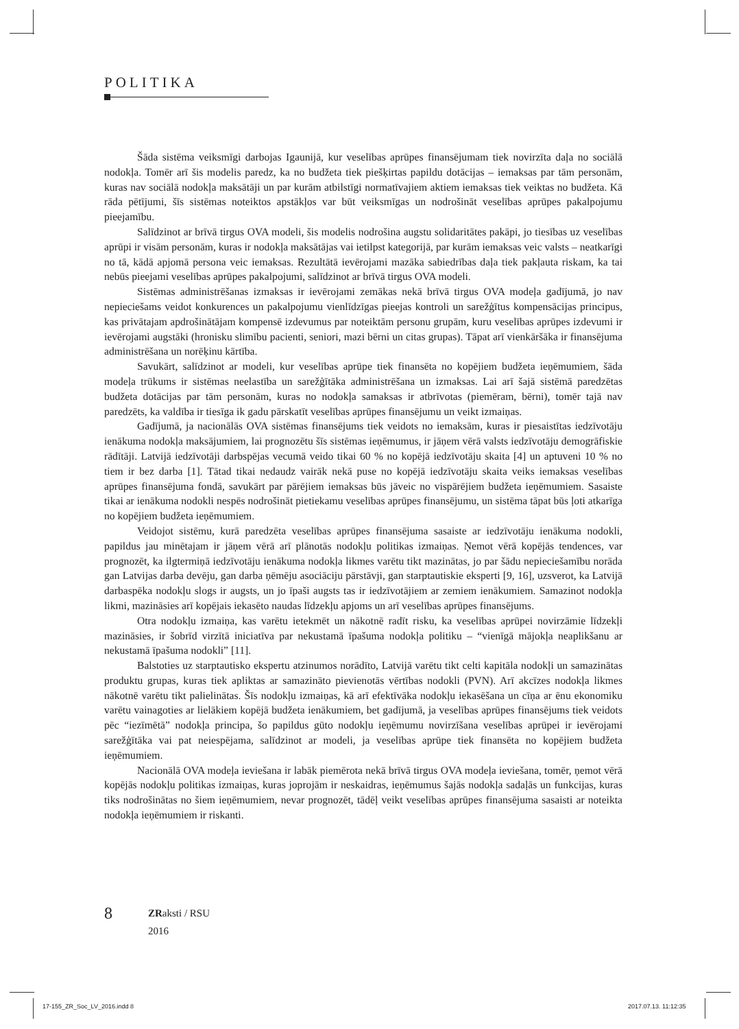POLITIKA
Šāda sistēma veiksmīgi darbojas Igaunijā, kur veselības aprūpes finansējumam tiek novirzīta daļa no sociālā nodokļa. Tomēr arī šis modelis paredz, ka no budžeta tiek piešķirtas papildu dotācijas – iemaksas par tām personām, kuras nav sociālā nodokļa maksātāji un par kurām atbilstīgi normatīvajiem aktiem iemaksas tiek veiktas no budžeta. Kā rāda pētījumi, šīs sistēmas noteiktos apstākļos var būt veiksmīgas un nodrošināt veselības aprūpes pakalpojumu pieejamību.
Salīdzinot ar brīvā tirgus OVA modeli, šis modelis nodrošina augstu solidaritātes pakāpi, jo tiesības uz veselības aprūpi ir visām personām, kuras ir nodokļa maksātājas vai ietilpst kategorijā, par kurām iemaksas veic valsts – neatkarīgi no tā, kādā apjomā persona veic iemaksas. Rezultātā ievērojami mazāka sabiedrības daļa tiek pakļauta riskam, ka tai nebūs pieejami veselības aprūpes pakalpojumi, salīdzinot ar brīvā tirgus OVA modeli.
Sistēmas administrēšanas izmaksas ir ievērojami zemākas nekā brīvā tirgus OVA modeļa gadījumā, jo nav nepieciešams veidot konkurences un pakalpojumu vienlīdzīgas pieejas kontroli un sarežģītus kompensācijas principus, kas privātajam apdrošinātājam kompensē izdevumus par noteiktām personu grupām, kuru veselības aprūpes izdevumi ir ievērojami augstāki (hronisku slimību pacienti, seniori, mazi bērni un citas grupas). Tāpat arī vienkāršāka ir finansējuma administrēšana un norēķinu kārtība.
Savukārt, salīdzinot ar modeli, kur veselības aprūpe tiek finansēta no kopējiem budžeta ieņēmumiem, šāda modeļa trūkums ir sistēmas neelastība un sarežģītāka administrēšana un izmaksas. Lai arī šajā sistēmā paredzētas budžeta dotācijas par tām personām, kuras no nodokļa samaksas ir atbrīvotas (piemēram, bērni), tomēr tajā nav paredzēts, ka valdība ir tiesīga ik gadu pārskatīt veselības aprūpes finansējumu un veikt izmaiņas.
Gadījumā, ja nacionālās OVA sistēmas finansējums tiek veidots no iemaksām, kuras ir piesaistītas iedzīvotāju ienākuma nodokļa maksājumiem, lai prognozētu šīs sistēmas ieņēmumus, ir jāņem vērā valsts iedzīvotāju demogrāfiskie rādītāji. Latvijā iedzīvotāji darbspējas vecumā veido tikai 60 % no kopējā iedzīvotāju skaita [4] un aptuveni 10 % no tiem ir bez darba [1]. Tātad tikai nedaudz vairāk nekā puse no kopējā iedzīvotāju skaita veiks iemaksas veselības aprūpes finansējuma fondā, savukārt par pārējiem iemaksas būs jāveic no vispārējiem budžeta ieņēmumiem. Sasaiste tikai ar ienākuma nodokli nespēs nodrošināt pietiekamu veselības aprūpes finansējumu, un sistēma tāpat būs ļoti atkarīga no kopējiem budžeta ieņēmumiem.
Veidojot sistēmu, kurā paredzēta veselības aprūpes finansējuma sasaiste ar iedzīvotāju ienākuma nodokli, papildus jau minētajam ir jāņem vērā arī plānotās nodokļu politikas izmaiņas. Ņemot vērā kopējās tendences, var prognozēt, ka ilgtermiņā iedzīvotāju ienākuma nodokļa likmes varētu tikt mazinātas, jo par šādu nepieciešamību norāda gan Latvijas darba devēju, gan darba ņēmēju asociāciju pārstāvji, gan starptautiskie eksperti [9, 16], uzsverot, ka Latvijā darbaspēka nodokļu slogs ir augsts, un jo īpaši augsts tas ir iedzīvotājiem ar zemiem ienākumiem. Samazinot nodokļa likmi, mazināsies arī kopējais iekasēto naudas līdzekļu apjoms un arī veselības aprūpes finansējums.
Otra nodokļu izmaiņa, kas varētu ietekmēt un nākotnē radīt risku, ka veselības aprūpei novirzāmie līdzekļi mazināsies, ir šobrīd virzītā iniciatīva par nekustamā īpašuma nodokļa politiku – “vienīgā mājokļa neaplikšanu ar nekustamā īpašuma nodokli” [11].
Balstoties uz starptautisko ekspertu atzinumos norādīto, Latvijā varētu tikt celti kapitāla nodokļi un samazinātas produktu grupas, kuras tiek apliktas ar samazināto pievienotās vērtības nodokli (PVN). Arī akcīzes nodokļa likmes nākotnē varētu tikt palielinātas. Šīs nodokļu izmaiņas, kā arī efektīvāka nodokļu iekasēšana un cīņa ar ēnu ekonomiku varētu vainagoties ar lielākiem kopējā budžeta ienākumiem, bet gadījumā, ja veselības aprūpes finansējums tiek veidots pēc “iezīmētā” nodokļa principa, šo papildus gūto nodokļu ieņēmumu novirzīšana veselības aprūpei ir ievērojami sarežģītāka vai pat neiespējama, salīdzinot ar modeli, ja veselības aprūpe tiek finansēta no kopējiem budžeta ieņēmumiem.
Nacionālā OVA modeļa ieviešana ir labāk piemērota nekā brīvā tirgus OVA modeļa ieviešana, tomēr, ņemot vērā kopējās nodokļu politikas izmaiņas, kuras joprojām ir neskaidras, ieņēmumus šajās nodokļa sadaļās un funkcijas, kuras tiks nodrošinātas no šiem ieņēmumiem, nevar prognozēt, tādēļ veikt veselības aprūpes finansējuma sasaisti ar noteikta nodokļa ieņēmumiem ir riskanti.
8
ZRaksti / RSU
2016
17-155_ZR_Soc_LV_2016.indd 8 2017.07.13. 11:12:35